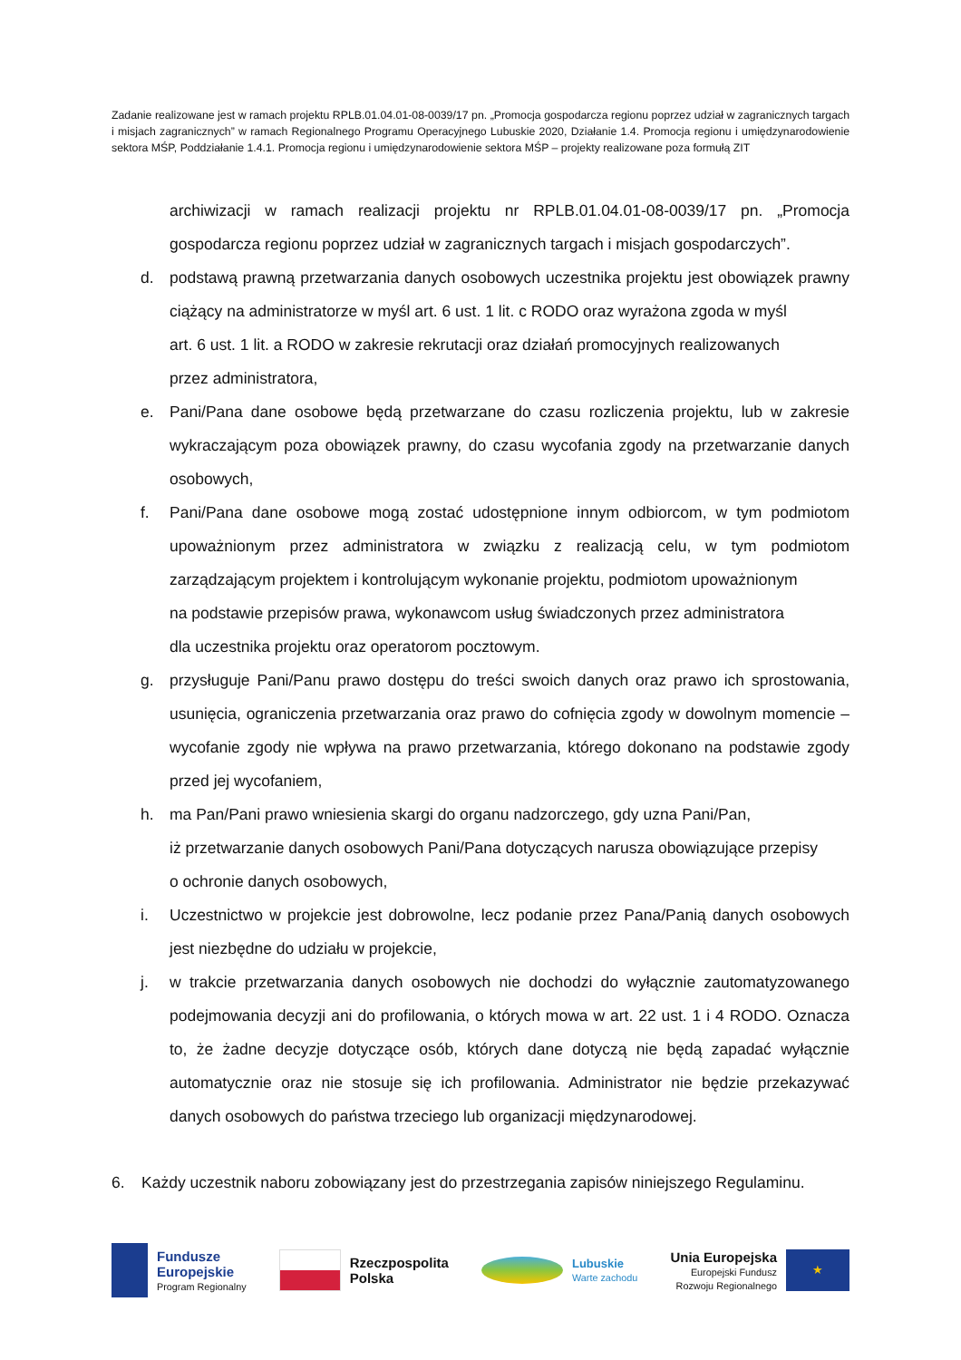Zadanie realizowane jest w ramach projektu RPLB.01.04.01-08-0039/17 pn. „Promocja gospodarcza regionu poprzez udział w zagranicznych targach i misjach zagranicznych” w ramach Regionalnego Programu Operacyjnego Lubuskie 2020, Działanie 1.4. Promocja regionu i umiędzynarodowienie sektora MŚP, Poddziałanie 1.4.1. Promocja regionu i umiędzynarodowienie sektora MŚP – projekty realizowane poza formułą ZIT
archiwizacji w ramach realizacji projektu nr RPLB.01.04.01-08-0039/17 pn. „Promocja gospodarcza regionu poprzez udział w zagranicznych targach i misjach gospodarczych”.
d. podstawą prawną przetwarzania danych osobowych uczestnika projektu jest obowiązek prawny ciążący na administratorze w myśl art. 6 ust. 1 lit. c RODO oraz wyrażona zgoda w myśl
art. 6 ust. 1 lit. a RODO w zakresie rekrutacji oraz działań promocyjnych realizowanych
przez administratora,
e. Pani/Pana dane osobowe będą przetwarzane do czasu rozliczenia projektu, lub w zakresie wykraczającym poza obowiązek prawny, do czasu wycofania zgody na przetwarzanie danych osobowych,
f. Pani/Pana dane osobowe mogą zostać udostępnione innym odbiorcom, w tym podmiotom upoważnionym przez administratora w związku z realizacją celu, w tym podmiotom zarządzającym projektem i kontrolującym wykonanie projektu, podmiotom upoważnionym
na podstawie przepisów prawa, wykonawcom usług świadczonych przez administratora
dla uczestnika projektu oraz operatorom pocztowym.
g. przysługuje Pani/Panu prawo dostępu do treści swoich danych oraz prawo ich sprostowania, usunięcia, ograniczenia przetwarzania oraz prawo do cofnięcia zgody w dowolnym momencie – wycofanie zgody nie wpływa na prawo przetwarzania, którego dokonano na podstawie zgody przed jej wycofaniem,
h. ma Pan/Pani prawo wniesienia skargi do organu nadzorczego, gdy uzna Pani/Pan,
iż przetwarzanie danych osobowych Pani/Pana dotyczących narusza obowiązujące przepisy
o ochronie danych osobowych,
i. Uczestnictwo w projekcie jest dobrowolne, lecz podanie przez Pana/Panią danych osobowych jest niezbędne do udziału w projekcie,
j. w trakcie przetwarzania danych osobowych nie dochodzi do wyłącznie zautomatyzowanego podejmowania decyzji ani do profilowania, o których mowa w art. 22 ust. 1 i 4 RODO. Oznacza to, że żadne decyzje dotyczące osób, których dane dotyczą nie będą zapadać wyłącznie automatycznie oraz nie stosuje się ich profilowania. Administrator nie będzie przekazywać danych osobowych do państwa trzeciego lub organizacji międzynarodowej.
6. Każdy uczestnik naboru zobowiązany jest do przestrzegania zapisów niniejszego Regulaminu.
Fundusze
Europejskie
Program Regionalny
Rzeczpospolita
Polska
Lubuskie
Warte zachodu
Unia Europejska
Europejski Fundusz
Rozwoju Regionalnego
★